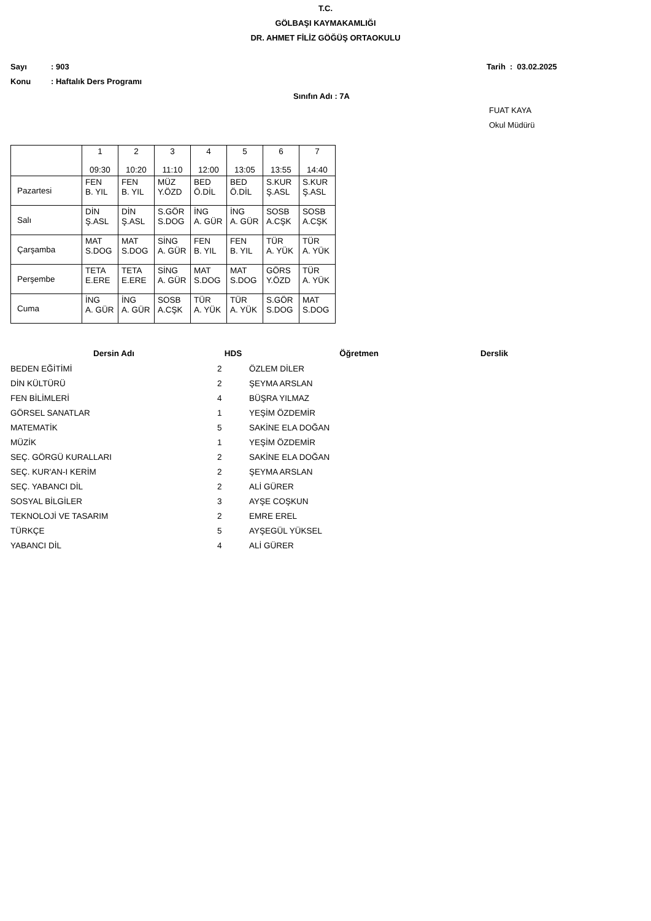T.C.
GÖLBAŞI KAYMAKAMLIĞI
DR. AHMET FİLİZ GÖĞÜŞ ORTAOKULU
Sayı: 903 Tarih : 03.02.2025
Konu: Haftalık Ders Programı
Sınıfın Adı : 7A
FUAT KAYA
Okul Müdürü
| | 1 09:30 | 2 10:20 | 3 11:10 | 4 12:00 | 5 13:05 | 6 13:55 | 7 14:40 |
| --- | --- | --- | --- | --- | --- | --- | --- |
| Pazartesi | FEN B. YIL | FEN B. YIL | MÜZ Y.ÖZD | BED Ö.DİL | BED Ö.DİL | S.KUR Ş.ASL | S.KUR Ş.ASL |
| Salı | DİN Ş.ASL | DİN Ş.ASL | S.GÖR S.DOG | İNG A. GÜR | İNG A. GÜR | SOSB A.CŞK | SOSB A.CŞK |
| Çarşamba | MAT S.DOG | MAT S.DOG | SİNG A. GÜR | FEN B. YIL | FEN B. YIL | TÜR A. YÜK | TÜR A. YÜK |
| Perşembe | TETA E.ERE | TETA E.ERE | SİNG A. GÜR | MAT S.DOG | MAT S.DOG | GÖRS Y.ÖZD | TÜR A. YÜK |
| Cuma | İNG A. GÜR | İNG A. GÜR | SOSB A.CŞK | TÜR A. YÜK | TÜR A. YÜK | S.GÖR S.DOG | MAT S.DOG |
| Dersin Adı | HDS | Öğretmen | Derslik |
| --- | --- | --- | --- |
| BEDEN EĞİTİMİ | 2 | ÖZLEM DİLER | |
| DİN KÜLTÜRÜ | 2 | ŞEYMA ARSLAN | |
| FEN BİLİMLERİ | 4 | BÜŞRA YILMAZ | |
| GÖRSEL SANATLAR | 1 | YEŞİM ÖZDEMİR | |
| MATEMATİK | 5 | SAKİNE ELA DOĞAN | |
| MÜZİK | 1 | YEŞİM ÖZDEMİR | |
| SEÇ. GÖRGÜ KURALLARI | 2 | SAKİNE ELA DOĞAN | |
| SEÇ. KUR'AN-I KERİM | 2 | ŞEYMA ARSLAN | |
| SEÇ. YABANCI DİL | 2 | ALİ GÜRER | |
| SOSYAL BİLGİLER | 3 | AYŞE COŞKUN | |
| TEKNOLOJİ VE TASARIM | 2 | EMRE EREL | |
| TÜRKÇE | 5 | AYŞEGÜL YÜKSEL | |
| YABANCI DİL | 4 | ALİ GÜRER | |